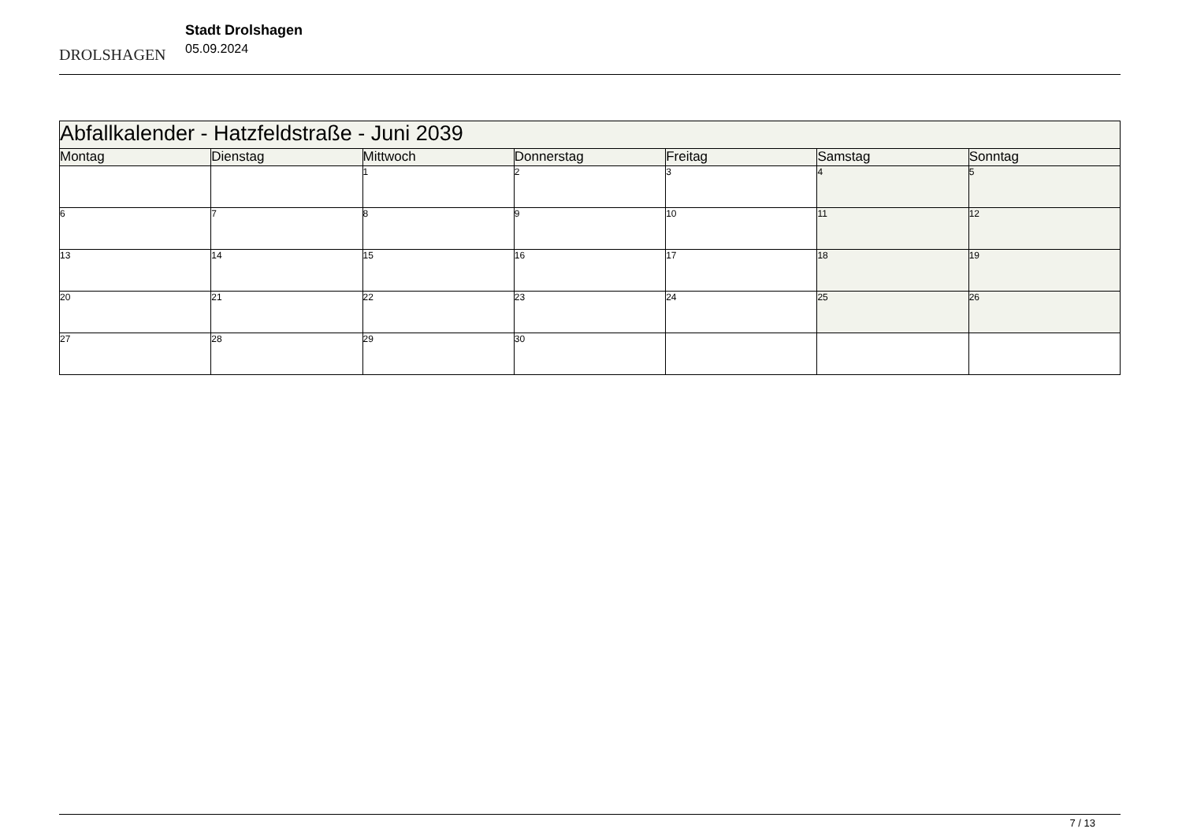DROLSHAGEN
Stadt Drolshagen
05.09.2024
| Abfallkalender - Hatzfeldstraße - Juni 2039 | | | | | | |
| --- | --- | --- | --- | --- | --- | --- |
| Montag | Dienstag | Mittwoch | Donnerstag | Freitag | Samstag | Sonntag |
| | | 1 | 2 | 3 | 4 | 5 |
| 6 | 7 | 8 | 9 | 10 | 11 | 12 |
| 13 | 14 | 15 | 16 | 17 | 18 | 19 |
| 20 | 21 | 22 | 23 | 24 | 25 | 26 |
| 27 | 28 | 29 | 30 | | | |
7 / 13